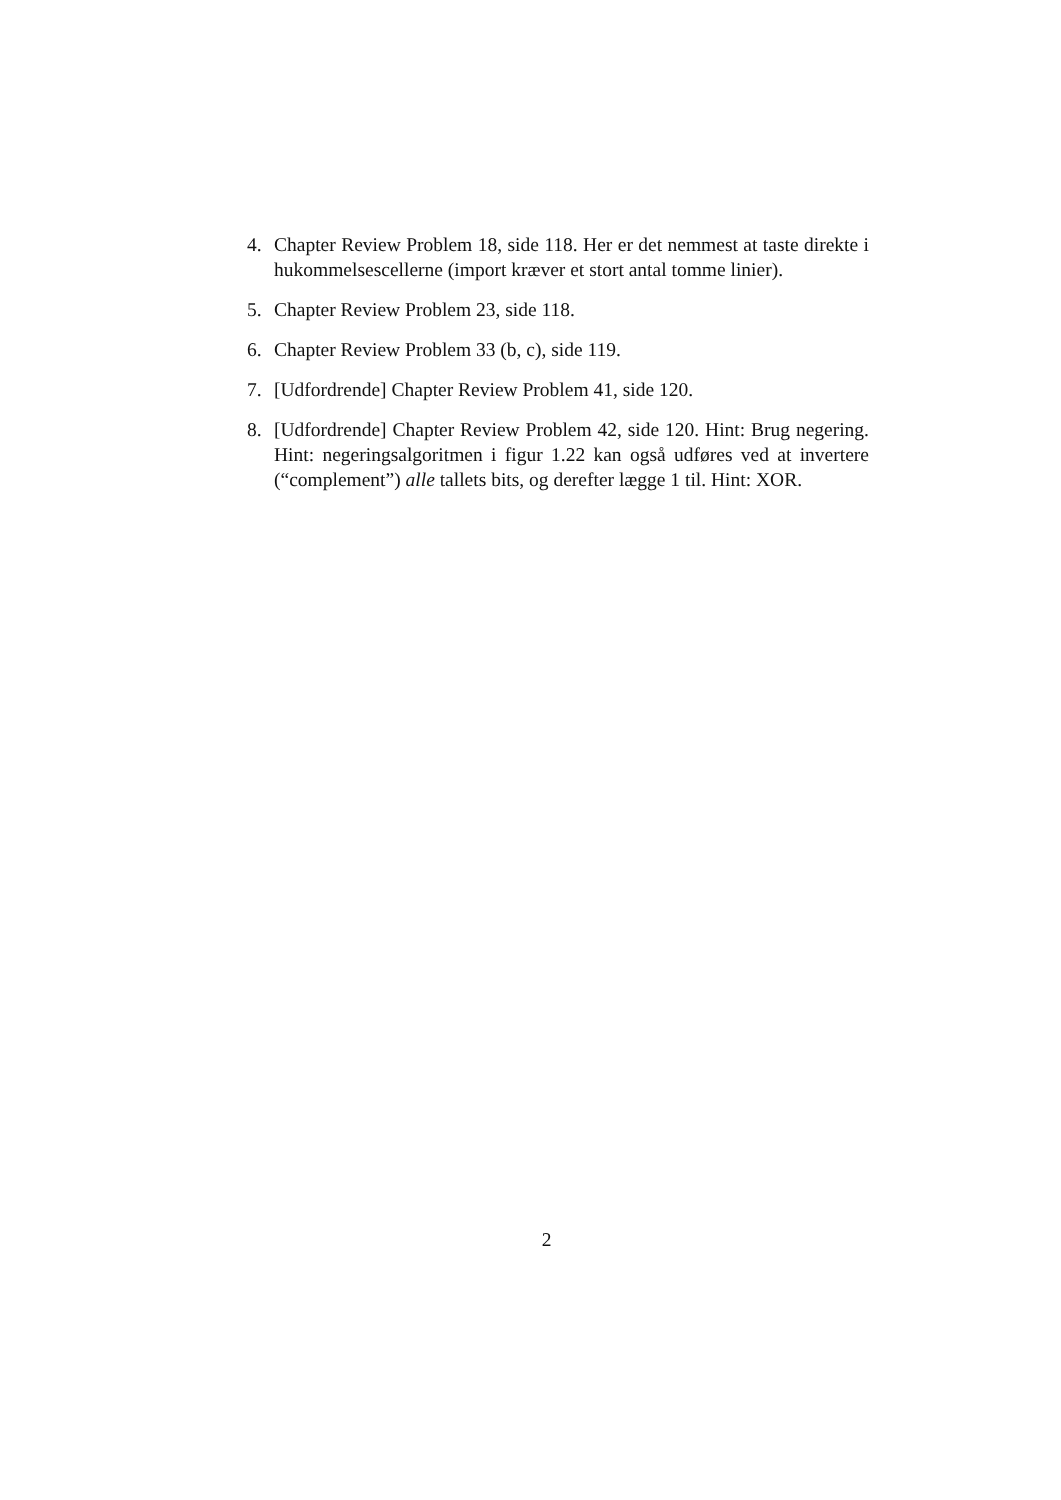4. Chapter Review Problem 18, side 118. Her er det nemmest at taste direkte i hukommelsescellerne (import kræver et stort antal tomme linier).
5. Chapter Review Problem 23, side 118.
6. Chapter Review Problem 33 (b, c), side 119.
7. [Udfordrende] Chapter Review Problem 41, side 120.
8. [Udfordrende] Chapter Review Problem 42, side 120. Hint: Brug negering. Hint: negeringsalgoritmen i figur 1.22 kan også udføres ved at invertere (“complement”) alle tallets bits, og derefter lægge 1 til. Hint: XOR.
2